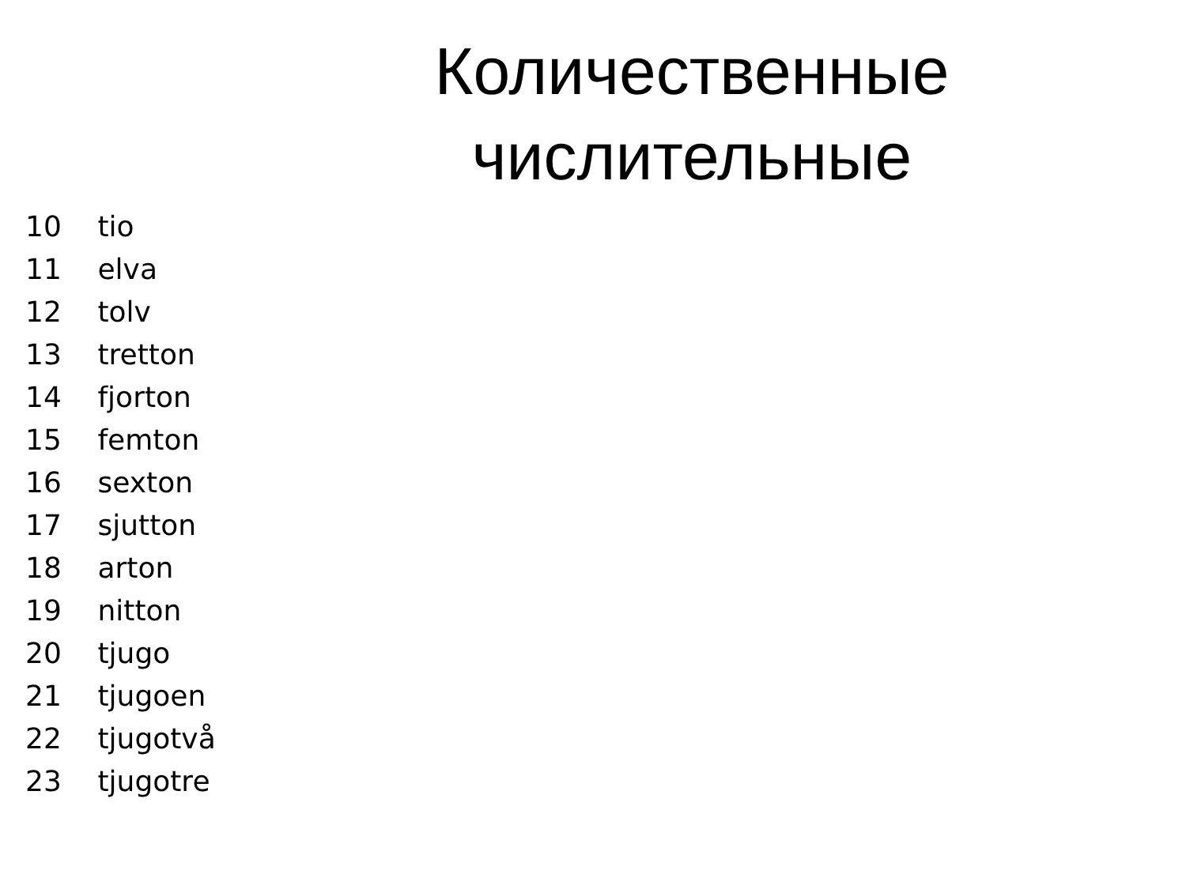Количественные
числительные
10 tio
11 elva
12 tolv
13 tretton
14 fjorton
15 femton
16 sexton
17 sjutton
18 arton
19 nitton
20 tjugo
21 tjugoen
22 tjugotvå
23 tjugotre